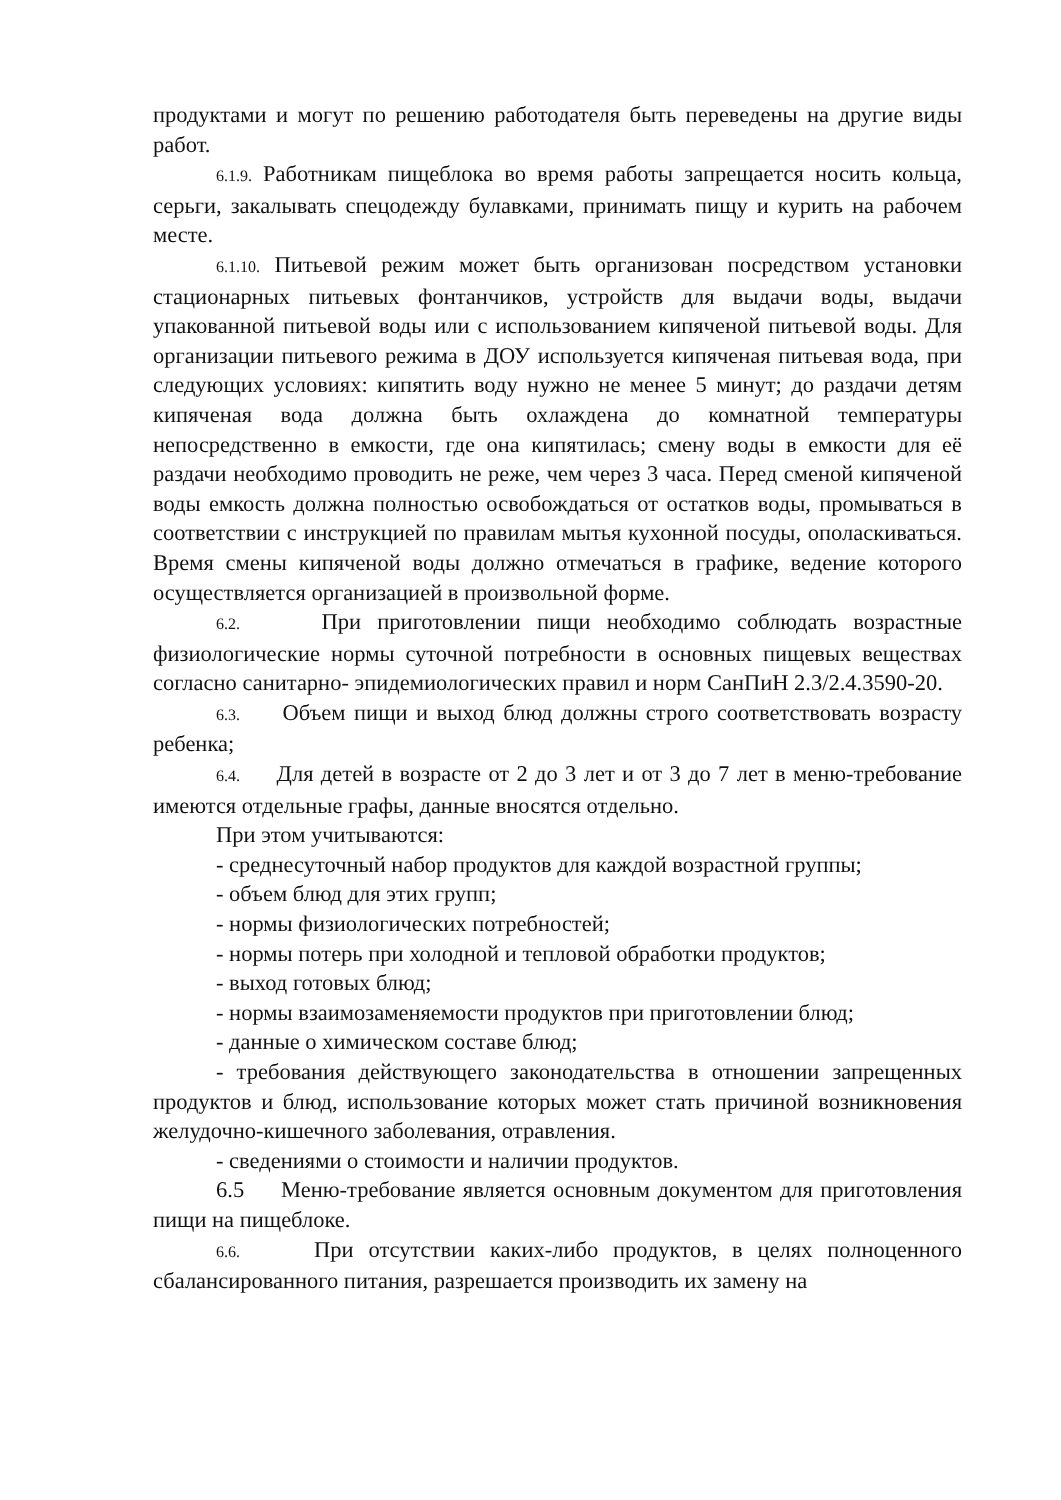продуктами и могут по решению работодателя быть переведены на другие виды работ.
6.1.9. Работникам пищеблока во время работы запрещается носить кольца, серьги, закалывать спецодежду булавками, принимать пищу и курить на рабочем месте.
6.1.10. Питьевой режим может быть организован посредством установки стационарных питьевых фонтанчиков, устройств для выдачи воды, выдачи упакованной питьевой воды или с использованием кипяченой питьевой воды. Для организации питьевого режима в ДОУ используется кипяченая питьевая вода, при следующих условиях: кипятить воду нужно не менее 5 минут; до раздачи детям кипяченая вода должна быть охлаждена до комнатной температуры непосредственно в емкости, где она кипятилась; смену воды в емкости для её раздачи необходимо проводить не реже, чем через 3 часа. Перед сменой кипяченой воды емкость должна полностью освобождаться от остатков воды, промываться в соответствии с инструкцией по правилам мытья кухонной посуды, ополаскиваться. Время смены кипяченой воды должно отмечаться в графике, ведение которого осуществляется организацией в произвольной форме.
6.2. При приготовлении пищи необходимо соблюдать возрастные физиологические нормы суточной потребности в основных пищевых веществах согласно санитарно- эпидемиологических правил и норм СанПиН 2.3/2.4.3590-20.
6.3. Объем пищи и выход блюд должны строго соответствовать возрасту ребенка;
6.4. Для детей в возрасте от 2 до 3 лет и от 3 до 7 лет в меню-требование имеются отдельные графы, данные вносятся отдельно.
При этом учитываются:
- среднесуточный набор продуктов для каждой возрастной группы;
- объем блюд для этих групп;
- нормы физиологических потребностей;
- нормы потерь при холодной и тепловой обработки продуктов;
- выход готовых блюд;
- нормы взаимозаменяемости продуктов при приготовлении блюд;
- данные о химическом составе блюд;
- требования действующего законодательства в отношении запрещенных продуктов и блюд, использование которых может стать причиной возникновения желудочно-кишечного заболевания, отравления.
- сведениями о стоимости и наличии продуктов.
6.5 Меню-требование является основным документом для приготовления пищи на пищеблоке.
6.6. При отсутствии каких-либо продуктов, в целях полноценного сбалансированного питания, разрешается производить их замену на